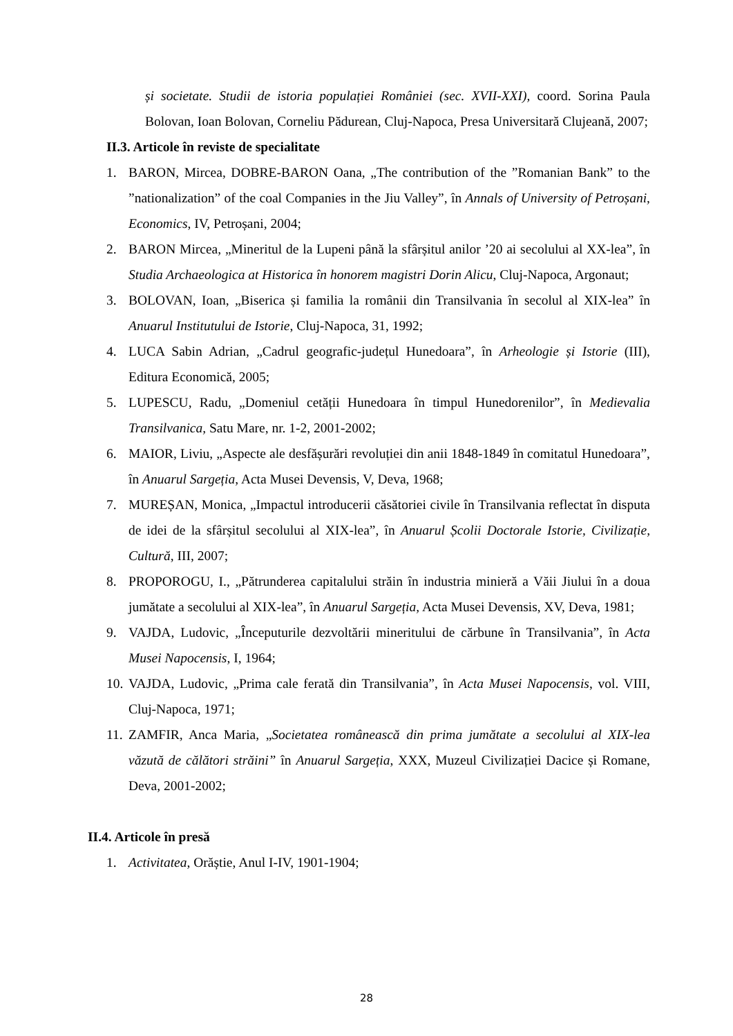și societate. Studii de istoria populației României (sec. XVII-XXI), coord. Sorina Paula Bolovan, Ioan Bolovan, Corneliu Pădurean, Cluj-Napoca, Presa Universitară Clujeană, 2007;
II.3. Articole în reviste de specialitate
1. BARON, Mircea, DOBRE-BARON Oana, „The contribution of the ”Romanian Bank” to the ”nationalization” of the coal Companies in the Jiu Valley”, în Annals of University of Petroșani, Economics, IV, Petroșani, 2004;
2. BARON Mircea, „Mineritul de la Lupeni până la sfârșitul anilor ’20 ai secolului al XX-lea”, în Studia Archaeologica at Historica în honorem magistri Dorin Alicu, Cluj-Napoca, Argonaut;
3. BOLOVAN, Ioan, „Biserica și familia la românii din Transilvania în secolul al XIX-lea” în Anuarul Institutului de Istorie, Cluj-Napoca, 31, 1992;
4. LUCA Sabin Adrian, „Cadrul geografic-județul Hunedoara”, în Arheologie și Istorie (III), Editura Economică, 2005;
5. LUPESCU, Radu, „Domeniul cetății Hunedoara în timpul Hunedorenilor”, în Medievalia Transilvanica, Satu Mare, nr. 1-2, 2001-2002;
6. MAIOR, Liviu, „Aspecte ale desfășurări revoluției din anii 1848-1849 în comitatul Hunedoara”, în Anuarul Sargeția, Acta Musei Devensis, V, Deva, 1968;
7. MUREȘAN, Monica, „Impactul introducerii căsătoriei civile în Transilvania reflectat în disputa de idei de la sfârșitul secolului al XIX-lea”, în Anuarul Școlii Doctorale Istorie, Civilizație, Cultură, III, 2007;
8. PROPOROGU, I., „Pătrunderea capitalului străin în industria minieră a Văii Jiului în a doua jumătate a secolului al XIX-lea”, în Anuarul Sargeția, Acta Musei Devensis, XV, Deva, 1981;
9. VAJDA, Ludovic, „Începuturile dezvoltării mineritului de cărbune în Transilvania”, în Acta Musei Napocensis, I, 1964;
10. VAJDA, Ludovic, „Prima cale ferată din Transilvania”, în Acta Musei Napocensis, vol. VIII, Cluj-Napoca, 1971;
11. ZAMFIR, Anca Maria, „Societatea românească din prima jumătate a secolului al XIX-lea văzută de călători străini” în Anuarul Sargeția, XXX, Muzeul Civilizației Dacice și Romane, Deva, 2001-2002;
II.4. Articole în presă
1. Activitatea, Orăștie, Anul I-IV, 1901-1904;
28